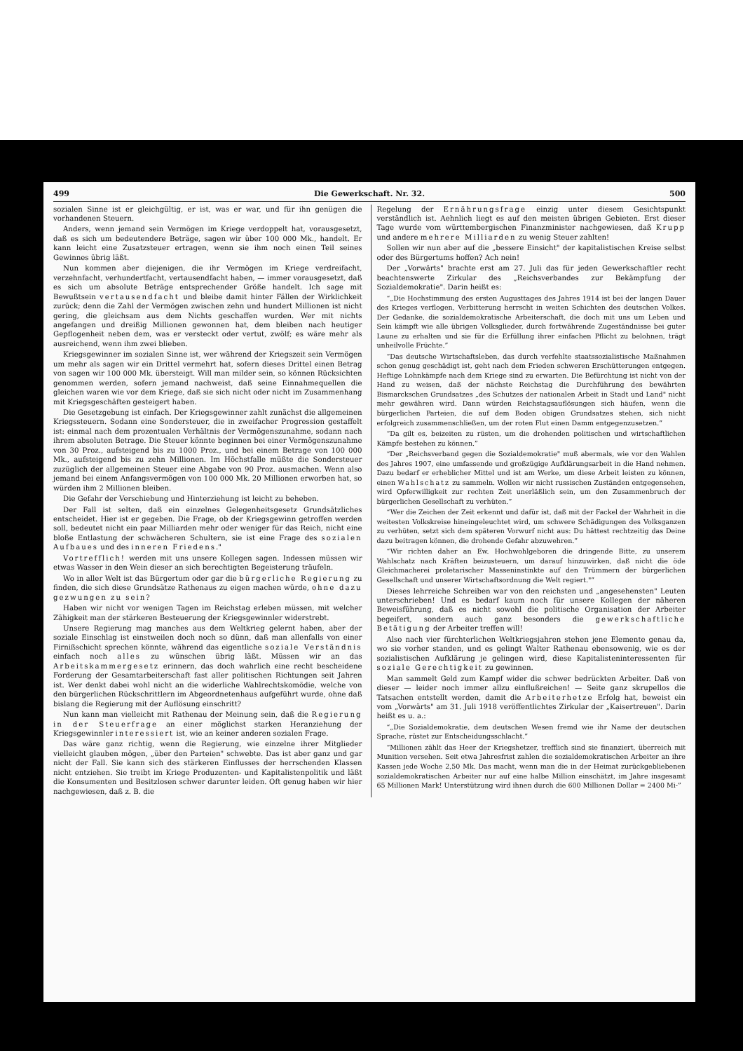499 Die Gewerkschaft. Nr. 32. 500
sozialen Sinne ist er gleichgültig, er ist, was er war, und für ihn genügen die vorhandenen Steuern.
Anders, wenn jemand sein Vermögen im Kriege verdoppelt hat, vorausgesetzt, daß es sich um bedeutendere Beträge, sagen wir über 100 000 Mk., handelt. Er kann leicht eine Zusatzsteuer ertragen, wenn sie ihm noch einen Teil seines Gewinnes übrig läßt.
Nun kommen aber diejenigen, die ihr Vermögen im Kriege verdreifacht, verzehnfacht, verhundertfacht, vertausendfacht haben, — immer vorausgesetzt, daß es sich um absolute Beträge entsprechender Größe handelt. Ich sage mit Bewußtsein vertausendfacht und bleibe damit hinter Fällen der Wirklichkeit zurück; denn die Zahl der Vermögen zwischen zehn und hundert Millionen ist nicht gering, die gleichsam aus dem Nichts geschaffen wurden. Wer mit nichts angefangen und dreißig Millionen gewonnen hat, dem bleiben nach heutiger Gepflogenheit neben dem, was er versteckt oder vertut, zwölf; es wäre mehr als ausreichend, wenn ihm zwei blieben.
Kriegsgewinner im sozialen Sinne ist, wer während der Kriegszeit sein Vermögen um mehr als sagen wir ein Drittel vermehrt hat, sofern dieses Drittel einen Betrag von sagen wir 100 000 Mk. übersteigt. Will man milder sein, so können Rücksichten genommen werden, sofern jemand nachweist, daß seine Einnahmequellen die gleichen waren wie vor dem Kriege, daß sie sich nicht oder nicht im Zusammenhang mit Kriegsgeschäften gesteigert haben.
Die Gesetzgebung ist einfach. Der Kriegsgewinner zahlt zunächst die allgemeinen Kriegssteuern. Sodann eine Sondersteuer, die in zweifacher Progression gestaffelt ist: einmal nach dem prozentualen Verhältnis der Vermögenszunahme, sodann nach ihrem absoluten Betrage. Die Steuer könnte beginnen bei einer Vermögenszunahme von 30 Proz., aufsteigend bis zu 1000 Proz., und bei einem Betrage von 100 000 Mk., aufsteigend bis zu zehn Millionen. Im Höchstfalle müßte die Sondersteuer zuzüglich der allgemeinen Steuer eine Abgabe von 90 Proz. ausmachen. Wenn also jemand bei einem Anfangsvermögen von 100 000 Mk. 20 Millionen erworben hat, so würden ihm 2 Millionen bleiben.
Die Gefahr der Verschiebung und Hinterziehung ist leicht zu beheben.
Der Fall ist selten, daß ein einzelnes Gelegenheitsgesetz Grundsätzliches entscheidet. Hier ist er gegeben. Die Frage, ob der Kriegsgewinn getroffen werden soll, bedeutet nicht ein paar Milliarden mehr oder weniger für das Reich, nicht eine bloße Entlastung der schwächeren Schultern, sie ist eine Frage des sozialen Aufbaues und des inneren Friedens."
Vortrefflich! werden mit uns unsere Kollegen sagen. Indessen müssen wir etwas Wasser in den Wein dieser an sich berechtigten Begeisterung träufeln.
Wo in aller Welt ist das Bürgertum oder gar die bürgerliche Regierung zu finden, die sich diese Grundsätze Rathenaus zu eigen machen würde, ohne dazu gezwungen zu sein?
Haben wir nicht vor wenigen Tagen im Reichstag erleben müssen, mit welcher Zähigkeit man der stärkeren Besteuerung der Kriegsgewinnler widerstrebt.
Unsere Regierung mag manches aus dem Weltkrieg gelernt haben, aber der soziale Einschlag ist einstweilen doch noch so dünn, daß man allenfalls von einer Firnißschicht sprechen könnte, während das eigentliche soziale Verständnis einfach noch alles zu wünschen übrig läßt. Müssen wir an das Arbeitskammergesetz erinnern, das doch wahrlich eine recht bescheidene Forderung der Gesamtarbeiterschaft fast aller politischen Richtungen seit Jahren ist. Wer denkt dabei wohl nicht an die widerliche Wahlrechtskomödie, welche von den bürgerlichen Rückschrittlern im Abgeordnetenhaus aufgeführt wurde, ohne daß bislang die Regierung mit der Auflösung einschritt?
Nun kann man vielleicht mit Rathenau der Meinung sein, daß die Regierung in der Steuerfrage an einer möglichst starken Heranziehung der Kriegsgewinnler interessiert ist, wie an keiner anderen sozialen Frage.
Das wäre ganz richtig, wenn die Regierung, wie einzelne ihrer Mitglieder vielleicht glauben mögen, „über den Parteien" schwebte. Das ist aber ganz und gar nicht der Fall. Sie kann sich des stärkeren Einflusses der herrschenden Klassen nicht entziehen. Sie treibt im Kriege Produzenten- und Kapitalistenpolitik und läßt die Konsumenten und Besitzlosen schwer darunter leiden. Oft genug haben wir hier nachgewiesen, daß z. B. die
Regelung der Ernährungsfrage einzig unter diesem Gesichtspunkt verständlich ist. Aehnlich liegt es auf den meisten übrigen Gebieten. Erst dieser Tage wurde vom württembergischen Finanzminister nachgewiesen, daß Krupp und andere mehrere Milliarden zu wenig Steuer zahlten!
Sollen wir nun aber auf die „bessere Einsicht" der kapitalistischen Kreise selbst oder des Bürgertums hoffen? Ach nein!
Der „Vorwärts" brachte erst am 27. Juli das für jeden Gewerkschaftler recht beachtenswerte Zirkular des „Reichsverbandes zur Bekämpfung der Sozialdemokratie". Darin heißt es:
„Die Hochstimmung des ersten Augusttages des Jahres 1914 ist bei der langen Dauer des Krieges verflogen, Verbitterung herrscht in weiten Schichten des deutschen Volkes. Der Gedanke, die sozialdemokratische Arbeiterschaft, die doch mit uns um Leben und Sein kämpft wie alle übrigen Volksglieder, durch fortwährende Zugeständnisse bei guter Laune zu erhalten und sie für die Erfüllung ihrer einfachen Pflicht zu belohnen, trägt unheilvolle Früchte.
Das deutsche Wirtschaftsleben, das durch verfehlte staatssozialistische Maßnahmen schon genug geschädigt ist, geht nach dem Frieden schweren Erschütterungen entgegen. Heftige Lohnkämpfe nach dem Kriege sind zu erwarten. Die Befürchtung ist nicht von der Hand zu weisen, daß der nächste Reichstag die Durchführung des bewährten Bismarckschen Grundsatzes „des Schutzes der nationalen Arbeit in Stadt und Land" nicht mehr gewähren wird. Dann würden Reichstagsauflösungen sich häufen, wenn die bürgerlichen Parteien, die auf dem Boden obigen Grundsatzes stehen, sich nicht erfolgreich zusammenschließen, um der roten Flut einen Damm entgegenzusetzen.
Da gilt es, beizeiten zu rüsten, um die drohenden politischen und wirtschaftlichen Kämpfe bestehen zu können.
Der „Reichsverband gegen die Sozialdemokratie" muß abermals, wie vor den Wahlen des Jahres 1907, eine umfassende und großzügige Aufklärungsarbeit in die Hand nehmen. Dazu bedarf er erheblicher Mittel und ist am Werke, um diese Arbeit leisten zu können, einen Wahlschatz zu sammeln. Wollen wir nicht russischen Zuständen entgegensehen, wird Opferwilligkeit zur rechten Zeit unerläßlich sein, um den Zusammenbruch der bürgerlichen Gesellschaft zu verhüten.
Wer die Zeichen der Zeit erkennt und dafür ist, daß mit der Fackel der Wahrheit in die weitesten Volkskreise hineingeleuchtet wird, um schwere Schädigungen des Volksganzen zu verhüten, setzt sich dem späteren Vorwurf nicht aus: Du hättest rechtzeitig das Deine dazu beitragen können, die drohende Gefahr abzuwehren.
Wir richten daher an Ew. Hochwohlgeboren die dringende Bitte, zu unserem Wahlschatz nach Kräften beizusteuern, um darauf hinzuwirken, daß nicht die öde Gleichmacherei proletarischer Masseninstinkte auf den Trümmern der bürgerlichen Gesellschaft und unserer Wirtschaftsordnung die Welt regiert."
Dieses lehrreiche Schreiben war von den reichsten und „angesehensten" Leuten unterschrieben! Und es bedarf kaum noch für unsere Kollegen der näheren Beweisführung, daß es nicht sowohl die politische Organisation der Arbeiter begeifert, sondern auch ganz besonders die gewerkschaftliche Betätigung der Arbeiter treffen will!
Also nach vier fürchterlichen Weltkriegsjahren stehen jene Elemente genau da, wo sie vorher standen, und es gelingt Walter Rathenau ebensowenig, wie es der sozialistischen Aufklärung je gelingen wird, diese Kapitalisteninteressenten für soziale Gerechtigkeit zu gewinnen.
Man sammelt Geld zum Kampf wider die schwer bedrückten Arbeiter. Daß von dieser — leider noch immer allzu einflußreichen! — Seite ganz skrupellos die Tatsachen entstellt werden, damit die Arbeiterhetze Erfolg hat, beweist ein vom „Vorwärts" am 31. Juli 1918 veröffentlichtes Zirkular der „Kaisertreuen". Darin heißt es u. a.:
„Die Sozialdemokratie, dem deutschen Wesen fremd wie ihr Name der deutschen Sprache, rüstet zur Entscheidungsschlacht.
Millionen zählt das Heer der Kriegshetzer, trefflich sind sie finanziert, überreich mit Munition versehen. Seit etwa Jahresfrist zahlen die sozialdemokratischen Arbeiter an ihre Kassen jede Woche 2,50 Mk. Das macht, wenn man die in der Heimat zurückgebliebenen sozialdemokratischen Arbeiter nur auf eine halbe Million einschätzt, im Jahre insgesamt 65 Millionen Mark! Unterstützung wird ihnen durch die 600 Millionen Dollar = 2400 Mi-